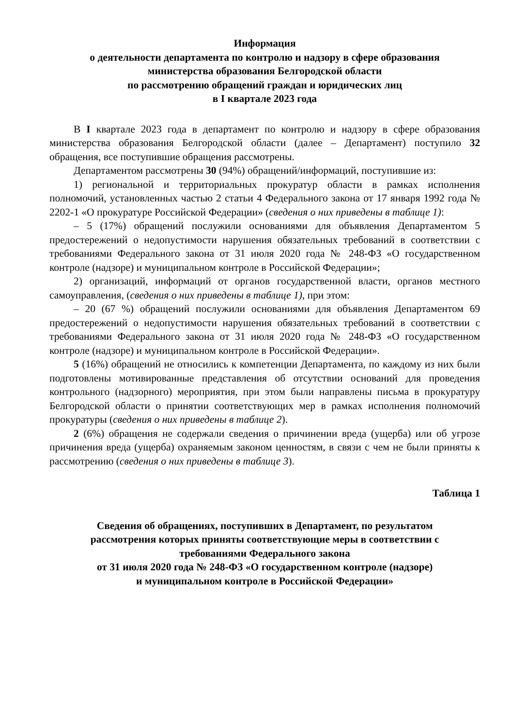Информация
о деятельности департамента по контролю и надзору в сфере образования
министерства образования Белгородской области
по рассмотрению обращений граждан и юридических лиц
в I квартале 2023 года
В I квартале 2023 года в департамент по контролю и надзору в сфере образования министерства образования Белгородской области (далее – Департамент) поступило 32 обращения, все поступившие обращения рассмотрены.
Департаментом рассмотрены 30 (94%) обращений/информаций, поступившие из:
1) региональной и территориальных прокуратур области в рамках исполнения полномочий, установленных частью 2 статьи 4 Федерального закона от 17 января 1992 года № 2202-1 «О прокуратуре Российской Федерации» (сведения о них приведены в таблице 1):
– 5 (17%) обращений послужили основаниями для объявления Департаментом 5 предостережений о недопустимости нарушения обязательных требований в соответствии с требованиями Федерального закона от 31 июля 2020 года № 248-ФЗ «О государственном контроле (надзоре) и муниципальном контроле в Российской Федерации»;
2) организаций, информаций от органов государственной власти, органов местного самоуправления, (сведения о них приведены в таблице 1), при этом:
– 20 (67 %) обращений послужили основаниями для объявления Департаментом 69 предостережений о недопустимости нарушения обязательных требований в соответствии с требованиями Федерального закона от 31 июля 2020 года № 248-ФЗ «О государственном контроле (надзоре) и муниципальном контроле в Российской Федерации».
5 (16%) обращений не относились к компетенции Департамента, по каждому из них были подготовлены мотивированные представления об отсутствии оснований для проведения контрольного (надзорного) мероприятия, при этом были направлены письма в прокуратуру Белгородской области о принятии соответствующих мер в рамках исполнения полномочий прокуратуры (сведения о них приведены в таблице 2).
2 (6%) обращения не содержали сведения о причинении вреда (ущерба) или об угрозе причинения вреда (ущерба) охраняемым законом ценностям, в связи с чем не были приняты к рассмотрению (сведения о них приведены в таблице 3).
Таблица 1
Сведения об обращениях, поступивших в Департамент, по результатом
рассмотрения которых приняты соответствующие меры в соответствии с
требованиями Федерального закона
от 31 июля 2020 года № 248-ФЗ «О государственном контроле (надзоре)
и муниципальном контроле в Российской Федерации»